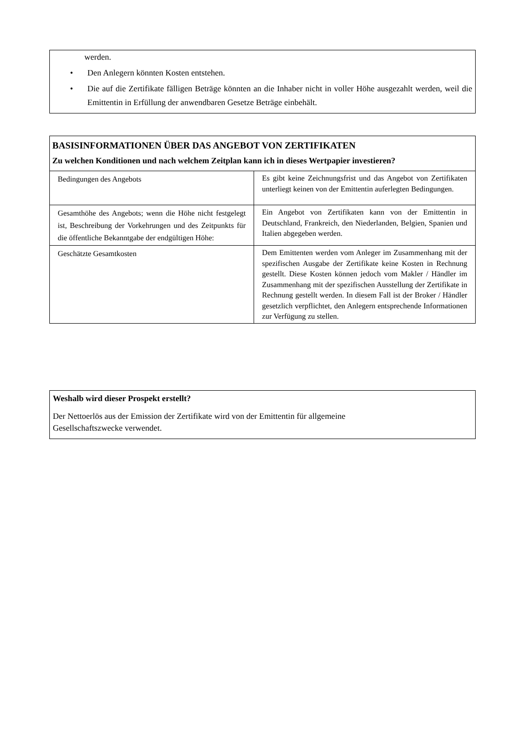werden.
• Den Anlegern könnten Kosten entstehen.
• Die auf die Zertifikate fälligen Beträge könnten an die Inhaber nicht in voller Höhe ausgezahlt werden, weil die Emittentin in Erfüllung der anwendbaren Gesetze Beträge einbehält.
BASISINFORMATIONEN ÜBER DAS ANGEBOT VON ZERTIFIKATEN
Zu welchen Konditionen und nach welchem Zeitplan kann ich in dieses Wertpapier investieren?
| Bedingungen des Angebots | Es gibt keine Zeichnungsfrist und das Angebot von Zertifikaten unterliegt keinen von der Emittentin auferlegten Bedingungen. |
| Gesamthöhe des Angebots; wenn die Höhe nicht festgelegt ist, Beschreibung der Vorkehrungen und des Zeitpunkts für die öffentliche Bekanntgabe der endgültigen Höhe: | Ein Angebot von Zertifikaten kann von der Emittentin in Deutschland, Frankreich, den Niederlanden, Belgien, Spanien und Italien abgegeben werden. |
| Geschätzte Gesamtkosten | Dem Emittenten werden vom Anleger im Zusammenhang mit der spezifischen Ausgabe der Zertifikate keine Kosten in Rechnung gestellt. Diese Kosten können jedoch vom Makler / Händler im Zusammenhang mit der spezifischen Ausstellung der Zertifikate in Rechnung gestellt werden. In diesem Fall ist der Broker / Händler gesetzlich verpflichtet, den Anlegern entsprechende Informationen zur Verfügung zu stellen. |
Weshalb wird dieser Prospekt erstellt?
Der Nettoerlös aus der Emission der Zertifikate wird von der Emittentin für allgemeine
Gesellschaftszwecke verwendet.